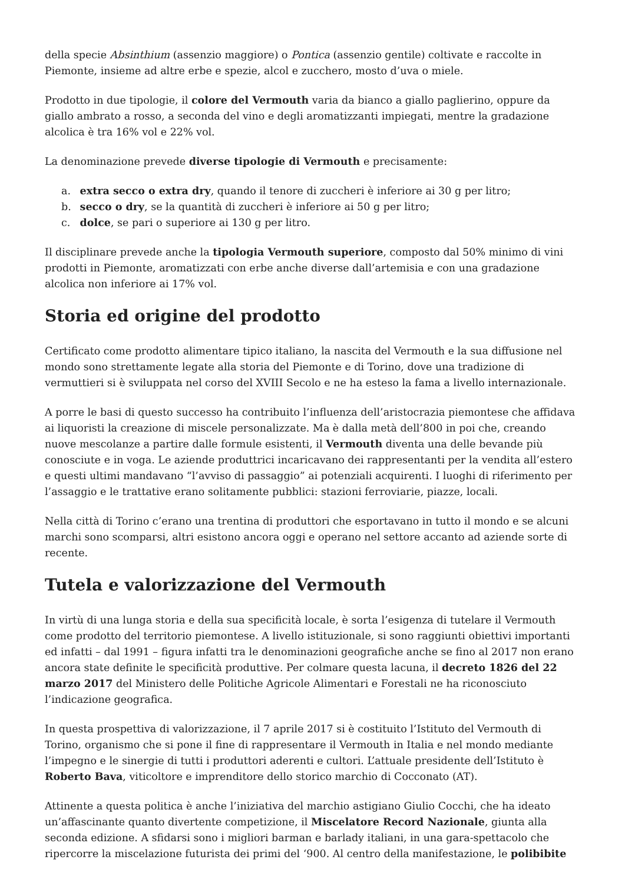della specie Absinthium (assenzio maggiore) o Pontica (assenzio gentile) coltivate e raccolte in Piemonte, insieme ad altre erbe e spezie, alcol e zucchero, mosto d’uva o miele.
Prodotto in due tipologie, il colore del Vermouth varia da bianco a giallo paglierino, oppure da giallo ambrato a rosso, a seconda del vino e degli aromatizzanti impiegati, mentre la gradazione alcolica è tra 16% vol e 22% vol.
La denominazione prevede diverse tipologie di Vermouth e precisamente:
a. extra secco o extra dry, quando il tenore di zuccheri è inferiore ai 30 g per litro;
b. secco o dry, se la quantità di zuccheri è inferiore ai 50 g per litro;
c. dolce, se pari o superiore ai 130 g per litro.
Il disciplinare prevede anche la tipologia Vermouth superiore, composto dal 50% minimo di vini prodotti in Piemonte, aromatizzati con erbe anche diverse dall’artemisia e con una gradazione alcolica non inferiore ai 17% vol.
Storia ed origine del prodotto
Certificato come prodotto alimentare tipico italiano, la nascita del Vermouth e la sua diffusione nel mondo sono strettamente legate alla storia del Piemonte e di Torino, dove una tradizione di vermuttieri si è sviluppata nel corso del XVIII Secolo e ne ha esteso la fama a livello internazionale.
A porre le basi di questo successo ha contribuito l’influenza dell’aristocrazia piemontese che affidava ai liquoristi la creazione di miscele personalizzate. Ma è dalla metà dell’800 in poi che, creando nuove mescolanze a partire dalle formule esistenti, il Vermouth diventa una delle bevande più conosciute e in voga. Le aziende produttrici incaricavano dei rappresentanti per la vendita all’estero e questi ultimi mandavano “l’avviso di passaggio” ai potenziali acquirenti. I luoghi di riferimento per l’assaggio e le trattative erano solitamente pubblici: stazioni ferroviarie, piazze, locali.
Nella città di Torino c’erano una trentina di produttori che esportavano in tutto il mondo e se alcuni marchi sono scomparsi, altri esistono ancora oggi e operano nel settore accanto ad aziende sorte di recente.
Tutela e valorizzazione del Vermouth
In virtù di una lunga storia e della sua specificità locale, è sorta l’esigenza di tutelare il Vermouth come prodotto del territorio piemontese. A livello istituzionale, si sono raggiunti obiettivi importanti ed infatti – dal 1991 – figura infatti tra le denominazioni geografiche anche se fino al 2017 non erano ancora state definite le specificità produttive. Per colmare questa lacuna, il decreto 1826 del 22 marzo 2017 del Ministero delle Politiche Agricole Alimentari e Forestali ne ha riconosciuto l’indicazione geografica.
In questa prospettiva di valorizzazione, il 7 aprile 2017 si è costituito l’Istituto del Vermouth di Torino, organismo che si pone il fine di rappresentare il Vermouth in Italia e nel mondo mediante l’impegno e le sinergie di tutti i produttori aderenti e cultori. L’attuale presidente dell’Istituto è Roberto Bava, viticoltore e imprenditore dello storico marchio di Cocconato (AT).
Attinente a questa politica è anche l’iniziativa del marchio astigiano Giulio Cocchi, che ha ideato un’affascinante quanto divertente competizione, il Miscelatore Record Nazionale, giunta alla seconda edizione. A sfidarsi sono i migliori barman e barlady italiani, in una gara-spettacolo che ripercorre la miscelazione futurista dei primi del ‘900. Al centro della manifestazione, le polibibite